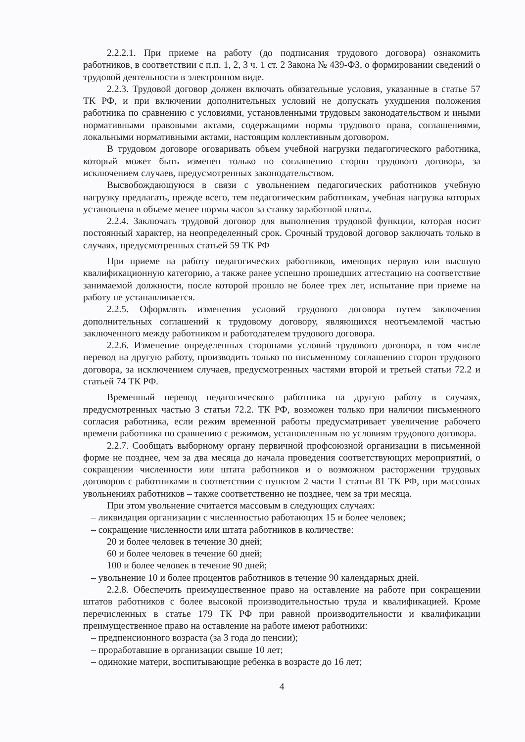2.2.2.1. При приеме на работу (до подписания трудового договора) ознакомить работников, в соответствии с п.п. 1, 2, 3 ч. 1 ст. 2 Закона № 439-ФЗ, о формировании сведений о трудовой деятельности в электронном виде.
2.2.3. Трудовой договор должен включать обязательные условия, указанные в статье 57 ТК РФ, и при включении дополнительных условий не допускать ухудшения положения работника по сравнению с условиями, установленными трудовым законодательством и иными нормативными правовыми актами, содержащими нормы трудового права, соглашениями, локальными нормативными актами, настоящим коллективным договором.
В трудовом договоре оговаривать объем учебной нагрузки педагогического работника, который может быть изменен только по соглашению сторон трудового договора, за исключением случаев, предусмотренных законодательством.
Высвобождающуюся в связи с увольнением педагогических работников учебную нагрузку предлагать, прежде всего, тем педагогическим работникам, учебная нагрузка которых установлена в объеме менее нормы часов за ставку заработной платы.
2.2.4. Заключать трудовой договор для выполнения трудовой функции, которая носит постоянный характер, на неопределенный срок. Срочный трудовой договор заключать только в случаях, предусмотренных статьей 59 ТК РФ
При приеме на работу педагогических работников, имеющих первую или высшую квалификационную категорию, а также ранее успешно прошедших аттестацию на соответствие занимаемой должности, после которой прошло не более трех лет, испытание при приеме на работу не устанавливается.
2.2.5. Оформлять изменения условий трудового договора путем заключения дополнительных соглашений к трудовому договору, являющихся неотъемлемой частью заключенного между работником и работодателем трудового договора.
2.2.6. Изменение определенных сторонами условий трудового договора, в том числе перевод на другую работу, производить только по письменному соглашению сторон трудового договора, за исключением случаев, предусмотренных частями второй и третьей статьи 72.2 и статьей 74 ТК РФ.
Временный перевод педагогического работника на другую работу в случаях, предусмотренных частью 3 статьи 72.2. ТК РФ, возможен только при наличии письменного согласия работника, если режим временной работы предусматривает увеличение рабочего времени работника по сравнению с режимом, установленным по условиям трудового договора.
2.2.7. Сообщать выборному органу первичной профсоюзной организации в письменной форме не позднее, чем за два месяца до начала проведения соответствующих мероприятий, о сокращении численности или штата работников и о возможном расторжении трудовых договоров с работниками в соответствии с пунктом 2 части 1 статьи 81 ТК РФ, при массовых увольнениях работников – также соответственно не позднее, чем за три месяца.
При этом увольнение считается массовым в следующих случаях:
– ликвидация организации с численностью работающих 15 и более человек;
– сокращение численности или штата работников в количестве:
20 и более человек в течение 30 дней;
60 и более человек в течение 60 дней;
100 и более человек в течение 90 дней;
– увольнение 10 и более процентов работников в течение 90 календарных дней.
2.2.8. Обеспечить преимущественное право на оставление на работе при сокращении штатов работников с более высокой производительностью труда и квалификацией. Кроме перечисленных в статье 179 ТК РФ при равной производительности и квалификации преимущественное право на оставление на работе имеют работники:
– предпенсионного возраста (за 3 года до пенсии);
– проработавшие в организации свыше 10 лет;
– одинокие матери, воспитывающие ребенка в возрасте до 16 лет;
4